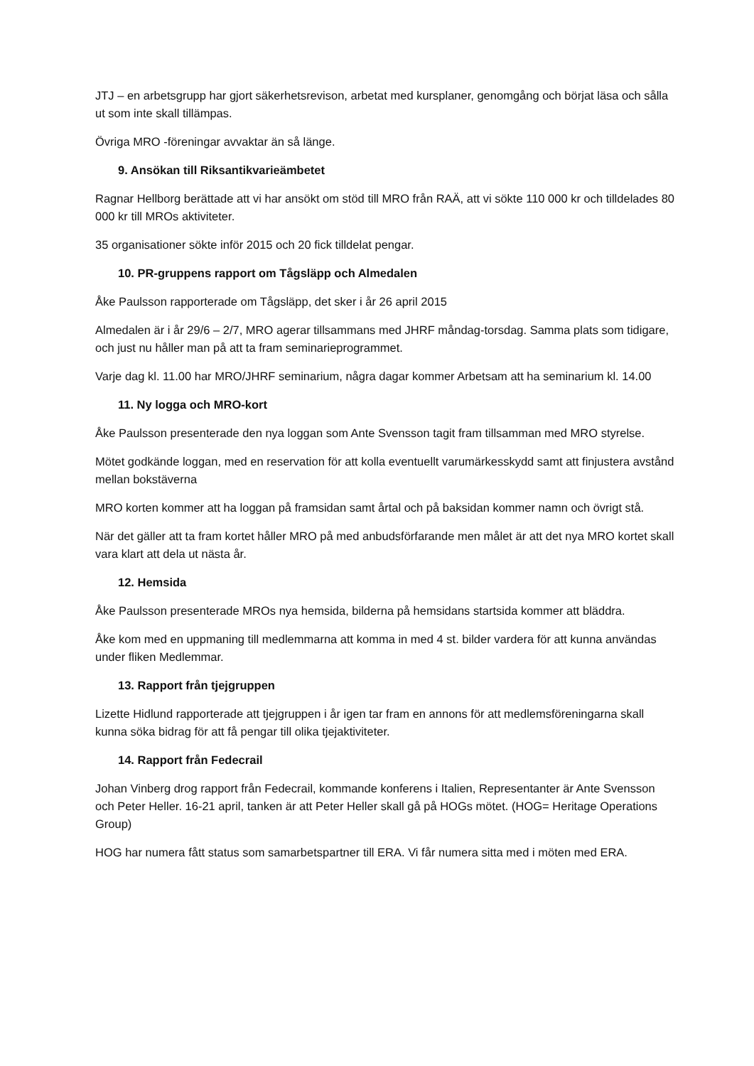JTJ – en arbetsgrupp har gjort säkerhetsrevison, arbetat med kursplaner, genomgång och börjat läsa och sålla ut som inte skall tillämpas.
Övriga MRO -föreningar avvaktar än så länge.
9. Ansökan till Riksantikvarieämbetet
Ragnar Hellborg berättade att vi har ansökt om stöd till MRO från RAÄ, att vi sökte 110 000 kr och tilldelades 80 000 kr till MROs aktiviteter.
35 organisationer sökte inför 2015 och 20 fick tilldelat pengar.
10. PR-gruppens rapport om Tågsläpp och Almedalen
Åke Paulsson rapporterade om Tågsläpp, det sker i år 26 april 2015
Almedalen är i år 29/6 – 2/7, MRO agerar tillsammans med JHRF måndag-torsdag. Samma plats som tidigare, och just nu håller man på att ta fram seminarieprogrammet.
Varje dag kl. 11.00 har MRO/JHRF seminarium, några dagar kommer Arbetsam att ha seminarium kl. 14.00
11. Ny logga och MRO-kort
Åke Paulsson presenterade den nya loggan som Ante Svensson tagit fram tillsamman med MRO styrelse.
Mötet godkände loggan, med en reservation för att kolla eventuellt varumärkesskydd samt att finjustera avstånd mellan bokstäverna
MRO korten kommer att ha loggan på framsidan samt årtal och på baksidan kommer namn och övrigt stå.
När det gäller att ta fram kortet håller MRO på med anbudsförfarande men målet är att det nya MRO kortet skall vara klart att dela ut nästa år.
12. Hemsida
Åke Paulsson presenterade MROs nya hemsida, bilderna på hemsidans startsida kommer att bläddra.
Åke kom med en uppmaning till medlemmarna att komma in med 4 st. bilder vardera för att kunna användas under fliken Medlemmar.
13. Rapport från tjejgruppen
Lizette Hidlund rapporterade att tjejgruppen i år igen tar fram en annons för att medlemsföreningarna skall kunna söka bidrag för att få pengar till olika tjejaktiviteter.
14. Rapport från Fedecrail
Johan Vinberg drog rapport från Fedecrail, kommande konferens i Italien, Representanter är Ante Svensson och Peter Heller. 16-21 april, tanken är att Peter Heller skall gå på HOGs mötet. (HOG= Heritage Operations Group)
HOG har numera fått status som samarbetspartner till ERA. Vi får numera sitta med i möten med ERA.